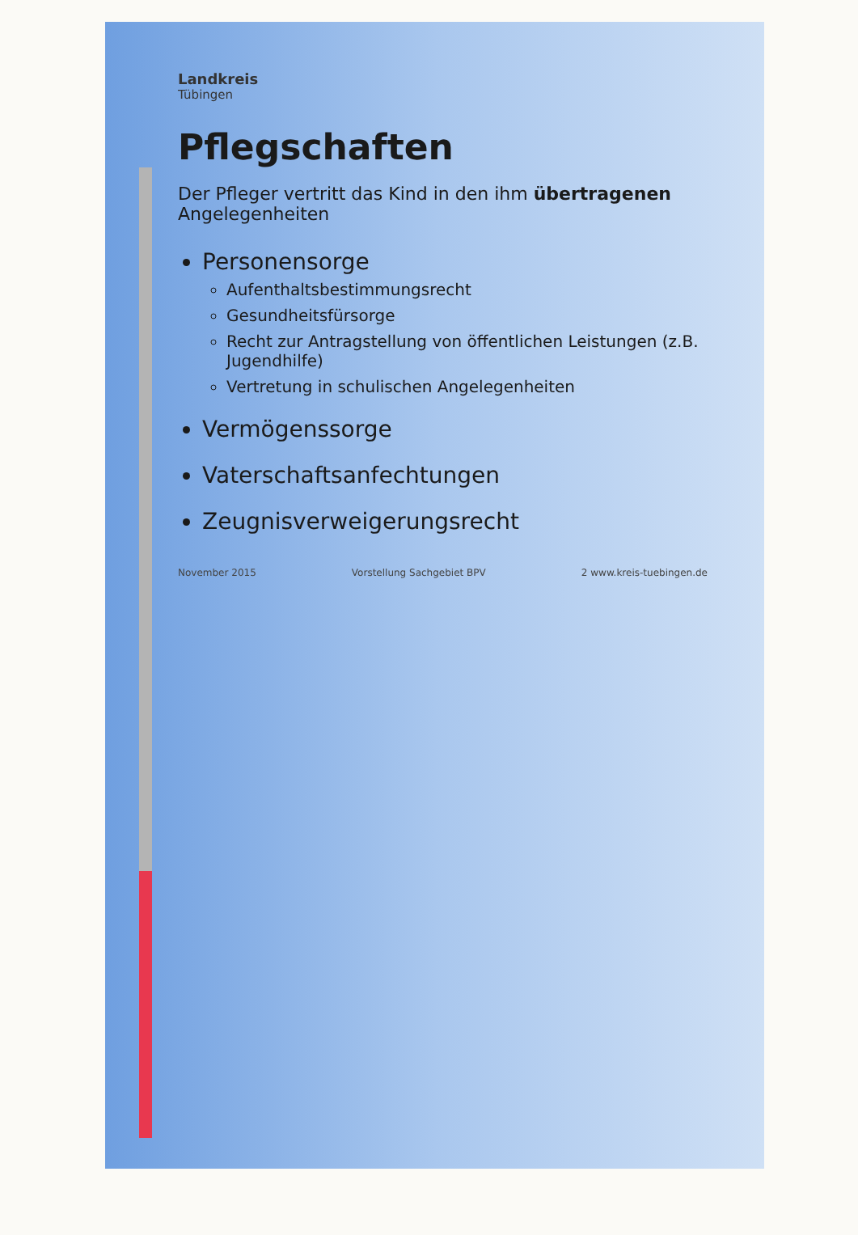Landkreis
Tübingen
Pflegschaften
Der Pfleger vertritt das Kind in den ihm übertragenen Angelegenheiten
Personensorge
Aufenthaltsbestimmungsrecht
Gesundheitsfürsorge
Recht zur Antragstellung von öffentlichen Leistungen (z.B. Jugendhilfe)
Vertretung in schulischen Angelegenheiten
Vermögenssorge
Vaterschaftsanfechtungen
Zeugnisverweigerungsrecht
November 2015 Vorstellung Sachgebiet BPV 2 www.kreis-tuebingen.de